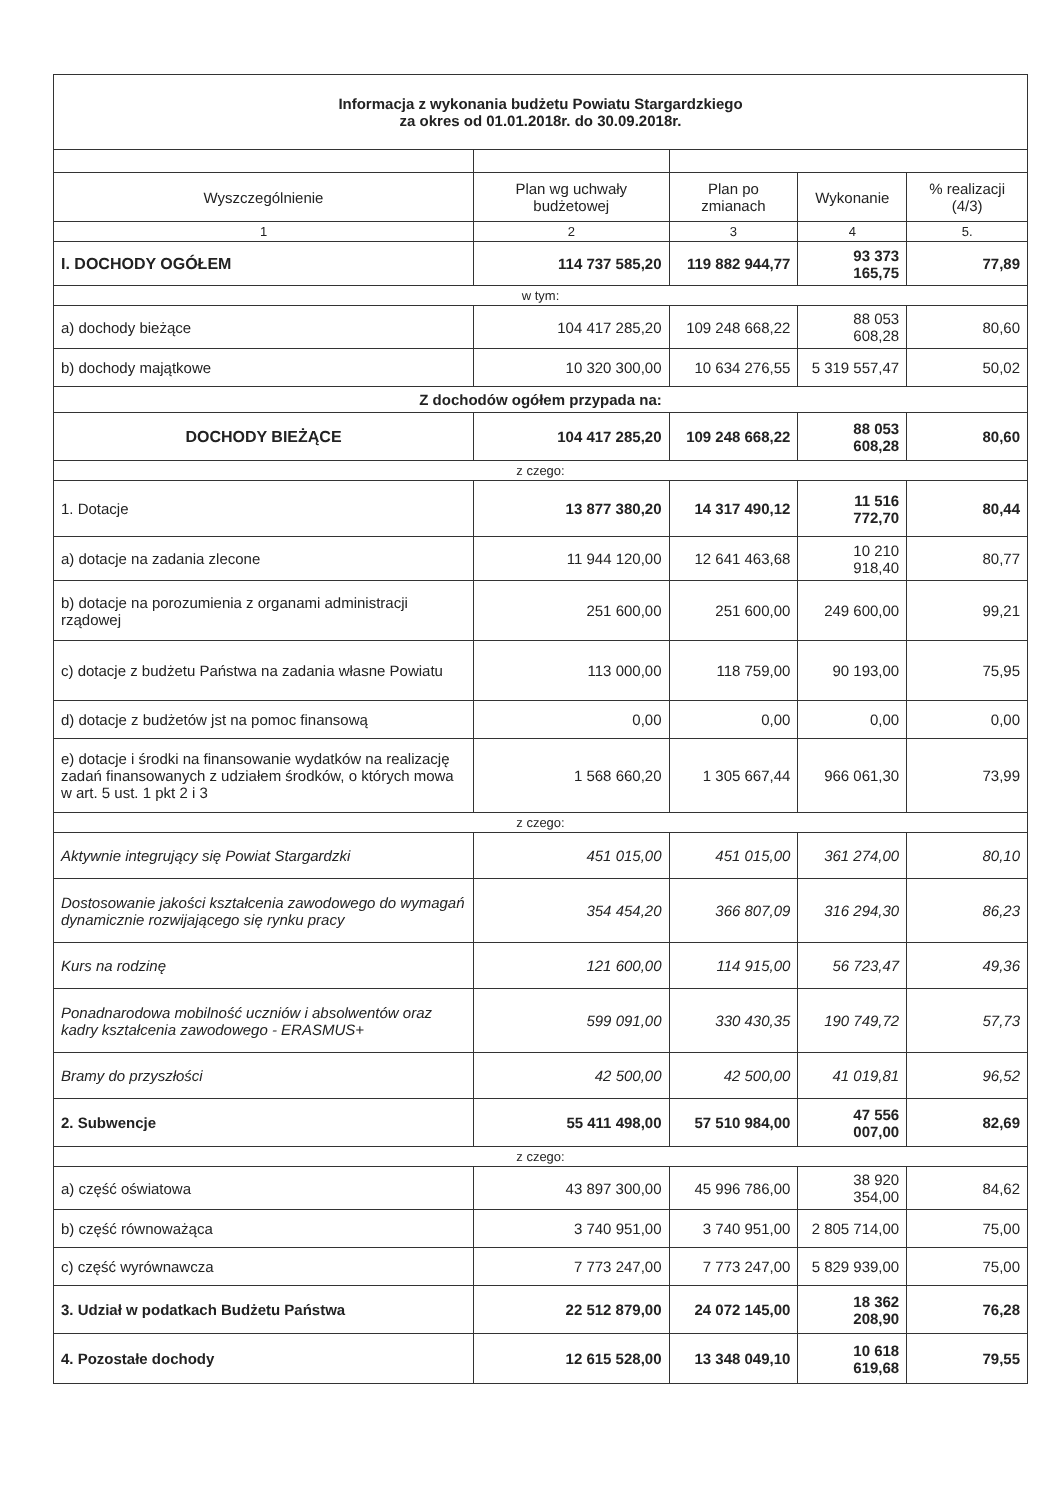| Informacja z wykonania budżetu Powiatu Stargardzkiego za okres od 01.01.2018r. do 30.09.2018r. | | | | |
| Wyszczególnienie | Plan wg uchwały budżetowej | Plan po zmianach | Wykonanie | % realizacji (4/3) |
| 1 | 2 | 3 | 4 | 5. |
| I. DOCHODY OGÓŁEM | 114 737 585,20 | 119 882 944,77 | 93 373 165,75 | 77,89 |
| w tym: | | | | |
| a) dochody bieżące | 104 417 285,20 | 109 248 668,22 | 88 053 608,28 | 80,60 |
| b) dochody majątkowe | 10 320 300,00 | 10 634 276,55 | 5 319 557,47 | 50,02 |
| Z dochodów ogółem przypada na: | | | | |
| DOCHODY BIEŻĄCE | 104 417 285,20 | 109 248 668,22 | 88 053 608,28 | 80,60 |
| z czego: | | | | |
| 1. Dotacje | 13 877 380,20 | 14 317 490,12 | 11 516 772,70 | 80,44 |
| a) dotacje na zadania zlecone | 11 944 120,00 | 12 641 463,68 | 10 210 918,40 | 80,77 |
| b) dotacje na porozumienia z organami administracji rządowej | 251 600,00 | 251 600,00 | 249 600,00 | 99,21 |
| c) dotacje z budżetu Państwa na zadania własne Powiatu | 113 000,00 | 118 759,00 | 90 193,00 | 75,95 |
| d) dotacje z budżetów jst na pomoc finansową | 0,00 | 0,00 | 0,00 | 0,00 |
| e) dotacje i środki na finansowanie wydatków na realizację zadań finansowanych z udziałem środków, o których mowa w art. 5 ust. 1 pkt 2 i 3 | 1 568 660,20 | 1 305 667,44 | 966 061,30 | 73,99 |
| z czego: | | | | |
| Aktywnie integrujący się Powiat Stargardzki | 451 015,00 | 451 015,00 | 361 274,00 | 80,10 |
| Dostosowanie jakości kształcenia zawodowego do wymagań dynamicznie rozwijającego się rynku pracy | 354 454,20 | 366 807,09 | 316 294,30 | 86,23 |
| Kurs na rodzinę | 121 600,00 | 114 915,00 | 56 723,47 | 49,36 |
| Ponadnarodowa mobilność uczniów i absolwentów oraz kadry kształcenia zawodowego - ERASMUS+ | 599 091,00 | 330 430,35 | 190 749,72 | 57,73 |
| Bramy do przyszłości | 42 500,00 | 42 500,00 | 41 019,81 | 96,52 |
| 2. Subwencje | 55 411 498,00 | 57 510 984,00 | 47 556 007,00 | 82,69 |
| z czego: | | | | |
| a) część oświatowa | 43 897 300,00 | 45 996 786,00 | 38 920 354,00 | 84,62 |
| b) część równoważąca | 3 740 951,00 | 3 740 951,00 | 2 805 714,00 | 75,00 |
| c) część wyrównawcza | 7 773 247,00 | 7 773 247,00 | 5 829 939,00 | 75,00 |
| 3. Udział w podatkach Budżetu Państwa | 22 512 879,00 | 24 072 145,00 | 18 362 208,90 | 76,28 |
| 4. Pozostałe dochody | 12 615 528,00 | 13 348 049,10 | 10 618 619,68 | 79,55 |